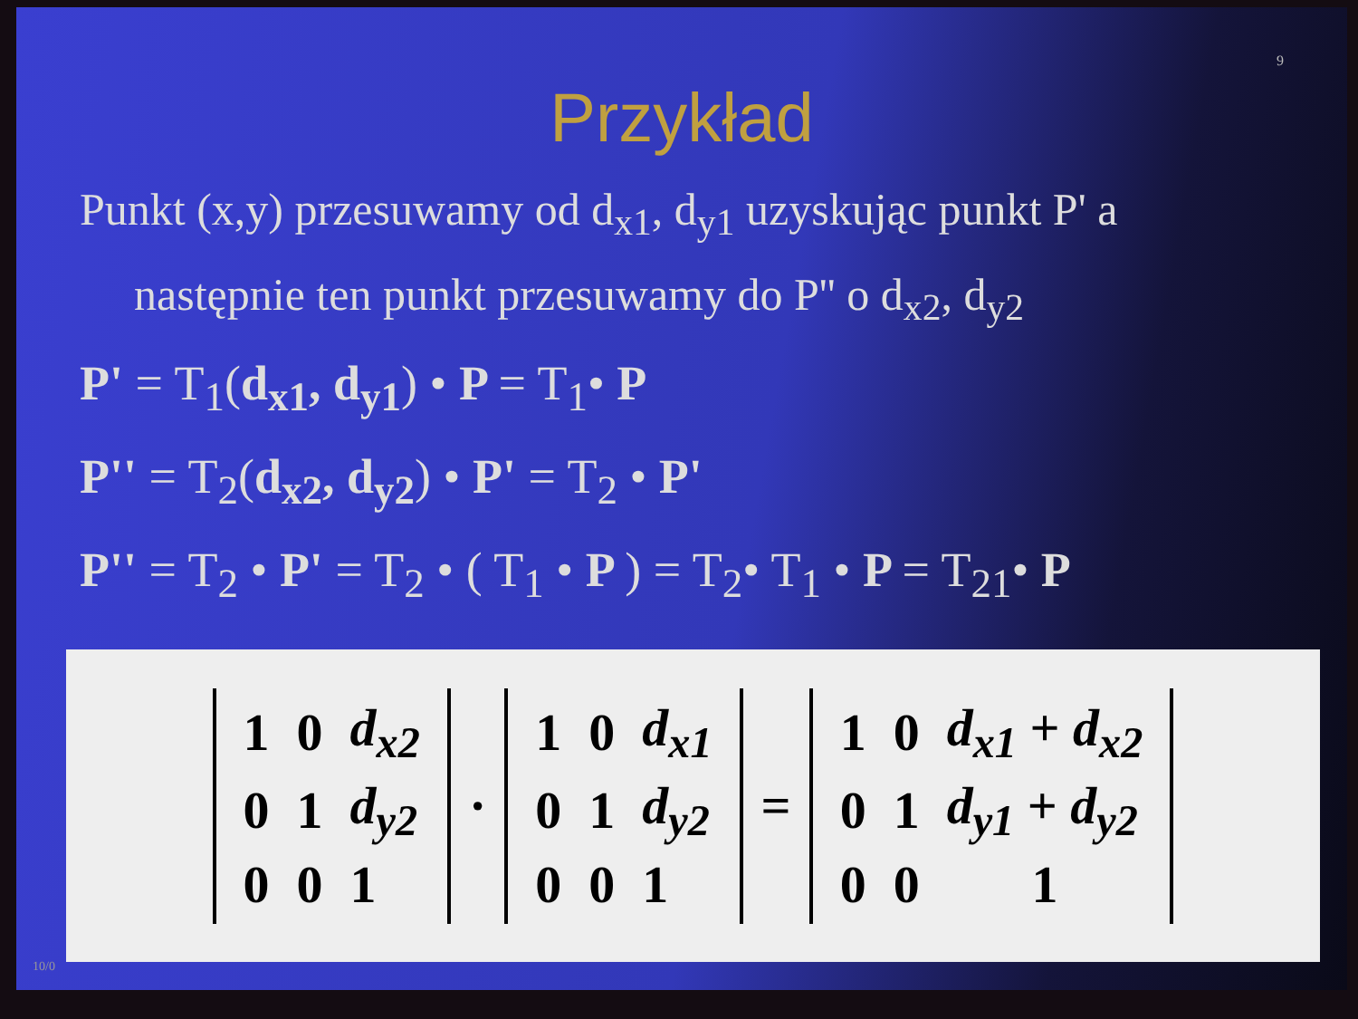9
Przykład
Punkt (x,y) przesuwamy od d<sub>x1</sub>, d<sub>y1</sub> uzyskując punkt P' a następnie ten punkt przesuwamy do P'' o d<sub>x2</sub>, d<sub>y2</sub>
P' = T<sub>1</sub>(d<sub>x1</sub>, d<sub>y1</sub>) • P = T<sub>1</sub>• P
P'' = T<sub>2</sub>(d<sub>x2</sub>, d<sub>y2</sub>) • P' = T<sub>2</sub> • P'
P'' = T<sub>2</sub> • P' = T<sub>2</sub> • ( T<sub>1</sub> • P ) = T<sub>2</sub>• T<sub>1</sub> • P = T<sub>21</sub>• P
| 1 | 0 | d<sub>x2</sub> |
| 0 | 1 | d<sub>y2</sub> |
| 0 | 0 | 1 |
·
| 1 | 0 | d<sub>x1</sub> |
| 0 | 1 | d<sub>y2</sub> |
| 0 | 0 | 1 |
=
| 1 | 0 | d<sub>x1</sub> + d<sub>x2</sub> |
| 0 | 1 | d<sub>y1</sub> + d<sub>y2</sub> |
| 0 | 0 | 1 |
10/0